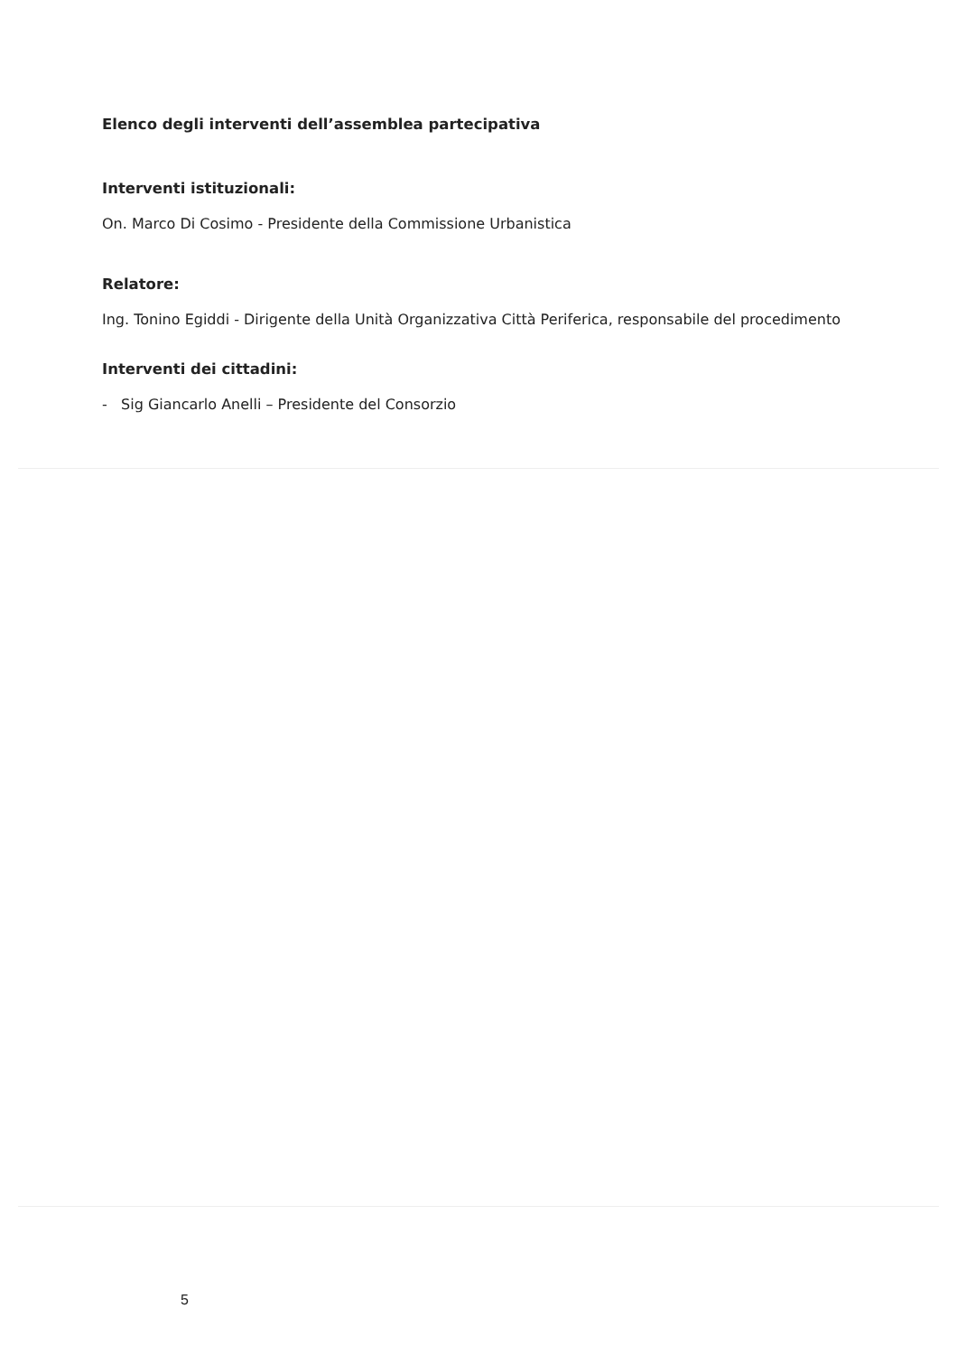Elenco degli interventi dell’assemblea partecipativa
Interventi istituzionali:
On. Marco Di Cosimo - Presidente della Commissione Urbanistica
Relatore:
Ing. Tonino Egiddi - Dirigente della Unità Organizzativa Città Periferica, responsabile del procedimento
Interventi dei cittadini:
- Sig Giancarlo Anelli – Presidente del Consorzio
5